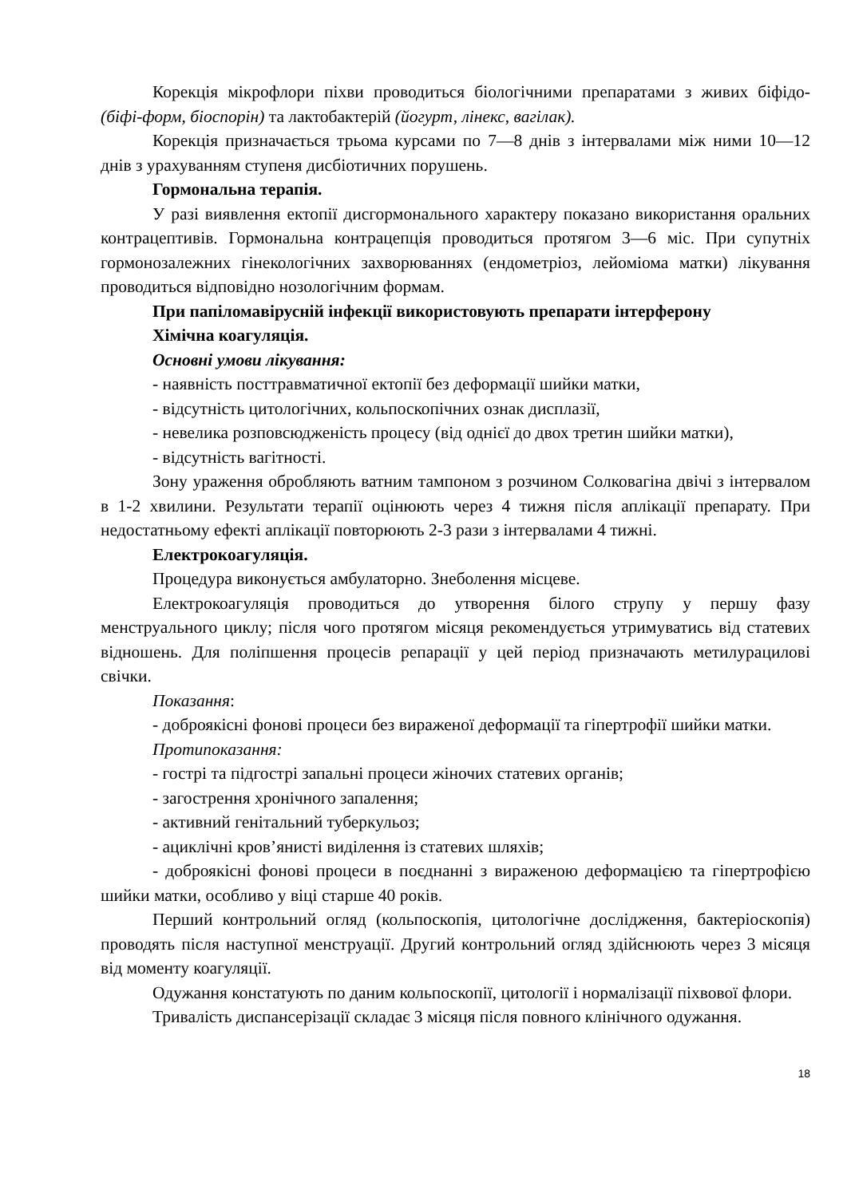Корекція мікрофлори піхви проводиться біологічними препаратами з живих біфідо- (біфі-форм, біоспорін) та лактобактерій (йогурт, лінекс, вагілак).
Корекція призначається трьома курсами по 7—8 днів з інтервалами між ними 10—12 днів з урахуванням ступеня дисбіотичних порушень.
Гормональна терапія.
У разі виявлення ектопії дисгормонального характеру показано використання оральних контрацептивів. Гормональна контрацепція проводиться протягом 3—6 міс. При супутніх гормонозалежних гінекологічних захворюваннях (ендометріоз, лейоміома матки) лікування проводиться відповідно нозологічним формам.
При папіломавірусній інфекції використовують препарати інтерферону
Хімічна коагуляція.
Основні умови лікування:
- наявність посттравматичної ектопії без деформації шийки матки,
- відсутність цитологічних, кольпоскопічних ознак дисплазії,
- невелика розповсюдженість процесу (від однієї до двох третин шийки матки),
- відсутність вагітності.
Зону ураження обробляють ватним тампоном з розчином Солковагіна двічі з інтервалом в 1-2 хвилини. Результати терапії оцінюють через 4 тижня після аплікації препарату. При недостатньому ефекті аплікації повторюють 2-3 рази з інтервалами 4 тижні.
Електрокоагуляція.
Процедура виконується амбулаторно. Знеболення місцеве.
Електрокоагуляція проводиться до утворення білого струпу у першу фазу менструального циклу; після чого протягом місяця рекомендується утримуватись від статевих відношень. Для поліпшення процесів репарації у цей період призначають метилурацилові свічки.
Показання:
- доброякісні фонові процеси без вираженої деформації та гіпертрофії шийки матки.
Протипоказання:
- гострі та підгострі запальні процеси жіночих статевих органів;
- загострення хронічного запалення;
- активний генітальний туберкульоз;
- ациклічні кров’янисті виділення із статевих шляхів;
- доброякісні фонові процеси в поєднанні з вираженою деформацією та гіпертрофією шийки матки, особливо у віці старше 40 років.
Перший контрольний огляд (кольпоскопія, цитологічне дослідження, бактеріоскопія) проводять після наступної менструації. Другий контрольний огляд здійснюють через 3 місяця від моменту коагуляції.
Одужання констатують по даним кольпоскопії, цитології і нормалізації піхвової флори.
Тривалість диспансерізації складає 3 місяця після повного клінічного одужання.
18